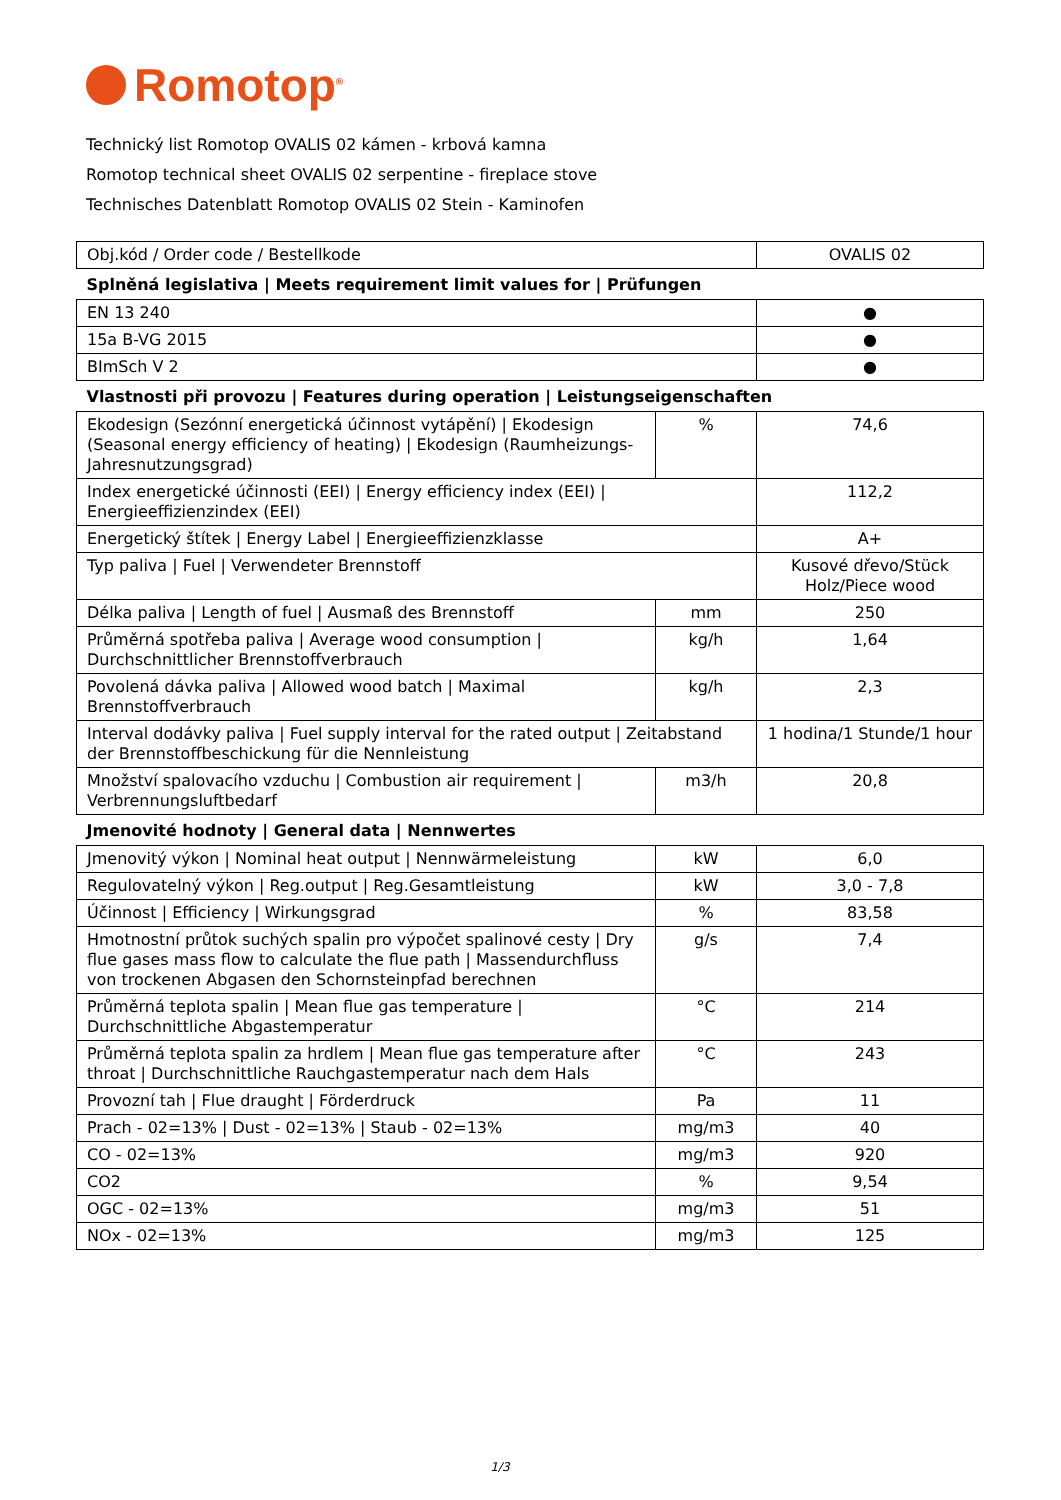Romotop<sup>®</sup>
Technický list Romotop OVALIS 02 kámen - krbová kamna
Romotop technical sheet OVALIS 02 serpentine - fireplace stove
Technisches Datenblatt Romotop OVALIS 02 Stein - Kaminofen
| Obj.kód / Order code / Bestellkode | | OVALIS 02 |
| Splněná legislativa / Meets requirement limit values for / Prüfungen | | |
| EN 13 240 | | ● |
| 15a B-VG 2015 | | ● |
| BImSch V 2 | | ● |
| Vlastnosti při provozu / Features during operation / Leistungseigenschaften | | |
| Ekodesign (Sezónní energetická účinnost vytápění) / Ekodesign (Seasonal energy efficiency of heating) / Ekodesign (Raumheizungs-Jahresnutzungsgrad) | % | 74,6 |
| Index energetické účinnosti (EEI) / Energy efficiency index (EEI) / Energieeffizienzindex (EEI) | | 112,2 |
| Energetický štítek / Energy Label / Energieeffizienzklasse | | A+ |
| Typ paliva / Fuel / Verwendeter Brennstoff | | Kusové dřevo/Stück Holz/Piece wood |
| Délka paliva / Length of fuel / Ausmaß des Brennstoff | mm | 250 |
| Průměrná spotřeba paliva / Average wood consumption / Durchschnittlicher Brennstoffverbrauch | kg/h | 1,64 |
| Povolená dávka paliva / Allowed wood batch / Maximal Brennstoffverbrauch | kg/h | 2,3 |
| Interval dodávky paliva / Fuel supply interval for the rated output / Zeitabstand der Brennstoffbeschickung für die Nennleistung | | 1 hodina/1 Stunde/1 hour |
| Množství spalovacího vzduchu / Combustion air requirement / Verbrennungsluftbedarf | m3/h | 20,8 |
| Jmenovité hodnoty / General data / Nennwertes | | |
| Jmenovitý výkon / Nominal heat output / Nennwärmeleistung | kW | 6,0 |
| Regulovatelný výkon / Reg.output / Reg.Gesamtleistung | kW | 3,0 - 7,8 |
| Účinnost / Efficiency / Wirkungsgrad | % | 83,58 |
| Hmotnostní průtok suchých spalin pro výpočet spalinové cesty / Dry flue gases mass flow to calculate the flue path / Massendurchfluss von trockenen Abgasen den Schornsteinpfad berechnen | g/s | 7,4 |
| Průměrná teplota spalin / Mean flue gas temperature / Durchschnittliche Abgastemperatur | °C | 214 |
| Průměrná teplota spalin za hrdlem / Mean flue gas temperature after throat / Durchschnittliche Rauchgastemperatur nach dem Hals | °C | 243 |
| Provozní tah / Flue draught / Förderdruck | Pa | 11 |
| Prach - 02=13% / Dust - 02=13% / Staub - 02=13% | mg/m3 | 40 |
| CO - 02=13% | mg/m3 | 920 |
| CO2 | % | 9,54 |
| OGC - 02=13% | mg/m3 | 51 |
| NOx - 02=13% | mg/m3 | 125 |
1/3